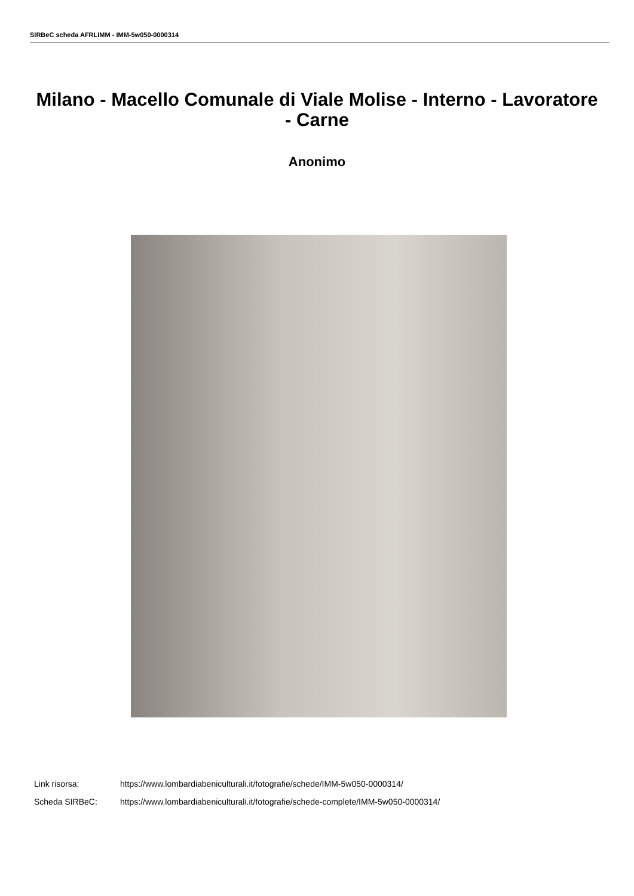SIRBeC scheda AFRLIMM - IMM-5w050-0000314
Milano - Macello Comunale di Viale Molise - Interno - Lavoratore - Carne
Anonimo
Link risorsa: https://www.lombardiabeniculturali.it/fotografie/schede/IMM-5w050-0000314/
Scheda SIRBeC: https://www.lombardiabeniculturali.it/fotografie/schede-complete/IMM-5w050-0000314/